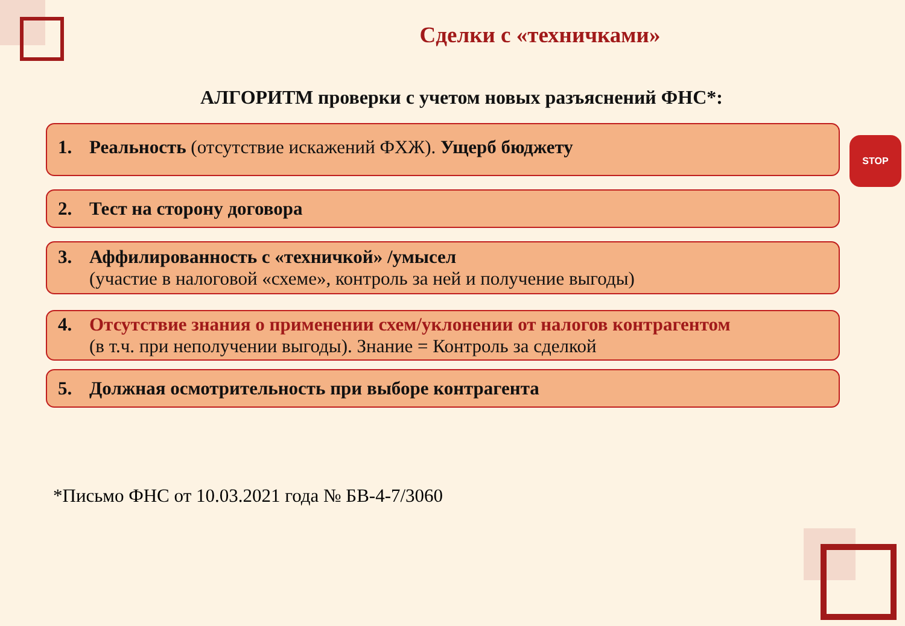STOP
Сделки с «техничками»
АЛГОРИТМ проверки с учетом новых разъяснений ФНС*:
1. Реальность (отсутствие искажений ФХЖ). Ущерб бюджету
2. Тест на сторону договора
3. Аффилированность с «техничкой» /умысел
(участие в налоговой «схеме», контроль за ней и получение выгоды)
4. Отсутствие знания о применении схем/уклонении от налогов контрагентом
(в т.ч. при неполучении выгоды). Знание = Контроль за сделкой
5. Должная осмотрительность при выборе контрагента
*Письмо ФНС от 10.03.2021 года № БВ-4-7/3060